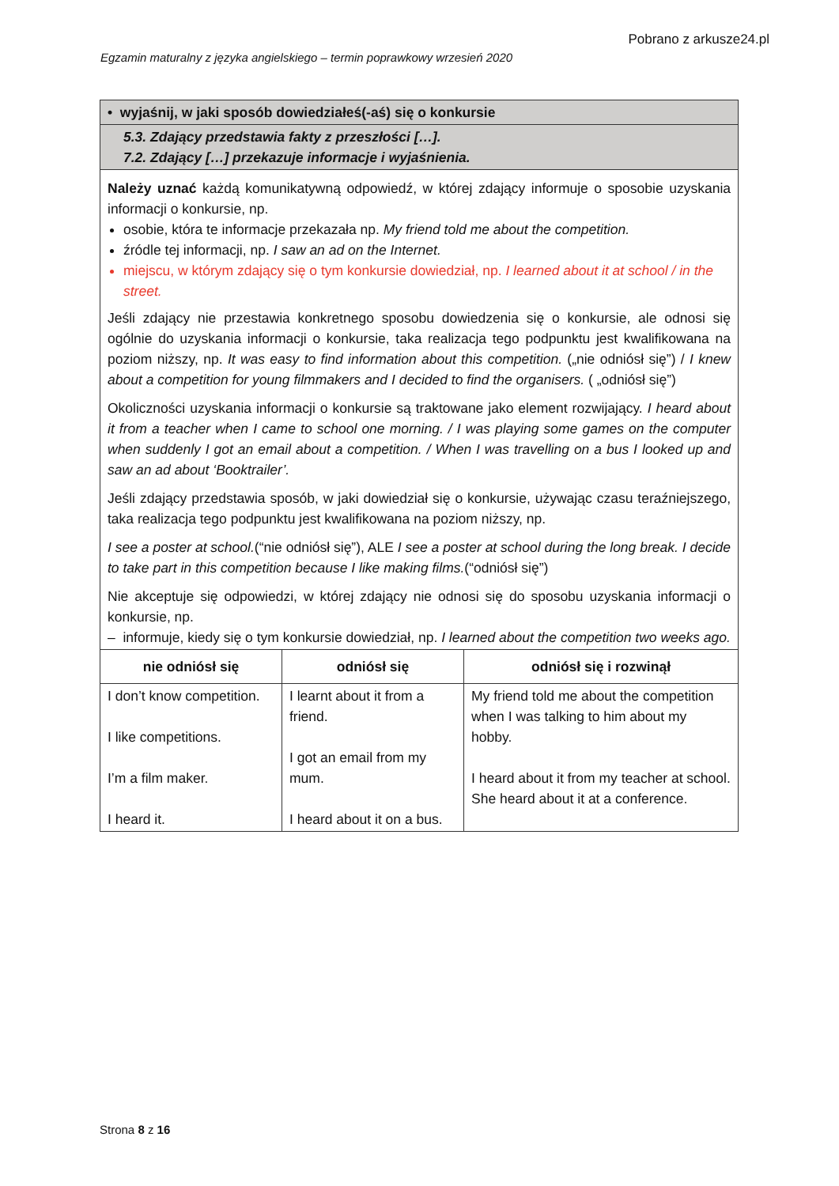Pobrano z arkusze24.pl
Egzamin maturalny z języka angielskiego – termin poprawkowy wrzesień 2020
| • wyjaśnij, w jaki sposób dowiedziałeś(-aś) się o konkursie | | |
| 5.3. Zdający przedstawia fakty z przeszłości […]. 7.2. Zdający […] przekazuje informacje i wyjaśnienia. | | |
| Należy uznać każdą komunikatywną odpowiedź, w której zdający informuje o sposobie uzyskania informacji o konkursie, np. osobie, która te informacje przekazała np. My friend told me about the competition. źródle tej informacji, np. I saw an ad on the Internet. miejscu, w którym zdający się o tym konkursie dowiedział, np. I learned about it at school / in the street. Jeśli zdający nie przestawia konkretnego sposobu dowiedzenia się o konkursie, ale odnosi się ogólnie do uzyskania informacji o konkursie, taka realizacja tego podpunktu jest kwalifikowana na poziom niższy, np. It was easy to find information about this competition. („nie odniósł się”) / I knew about a competition for young filmmakers and I decided to find the organisers. ( „odniósł się”) Okoliczności uzyskania informacji o konkursie są traktowane jako element rozwijający. I heard about it from a teacher when I came to school one morning. / I was playing some games on the computer when suddenly I got an email about a competition. / When I was travelling on a bus I looked up and saw an ad about ‘Booktrailer’. Jeśli zdający przedstawia sposób, w jaki dowiedział się o konkursie, używając czasu teraźniejszego, taka realizacja tego podpunktu jest kwalifikowana na poziom niższy, np. I see a poster at school. (“nie odniósł się”), ALE I see a poster at school during the long break. I decide to take part in this competition because I like making films. (“odniósł się”) Nie akceptuje się odpowiedzi, w której zdający nie odnosi się do sposobu uzyskania informacji o konkursie, np. – informuje, kiedy się o tym konkursie dowiedział, np. I learned about the competition two weeks ago. | | |
| nie odniósł się | odniósł się | odniósł się i rozwinął |
| I don’t know competition. I like competitions. I’m a film maker. I heard it. | I learnt about it from a friend. I got an email from my mum. I heard about it on a bus. | My friend told me about the competition when I was talking to him about my hobby. I heard about it from my teacher at school. She heard about it at a conference. |
Strona 8 z 16